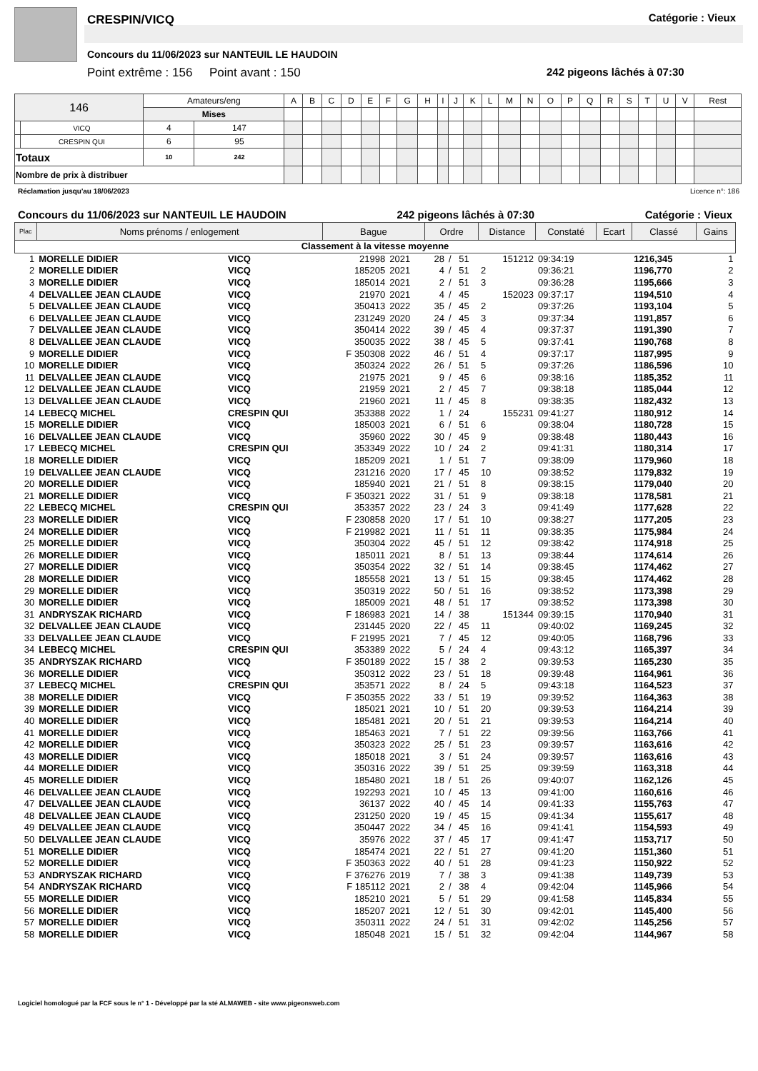CRESPIN/VICQ Catégorie : Vieux
Concours du 11/06/2023 sur NANTEUIL LE HAUDOIN
Point extrême : 156 Point avant : 150
242 pigeons lâchés à 07:30
| 146 | | Amateurs/eng | | A | B | C | D | E | F | G | H | I | J | K | L | M | N | O | P | Q | R | S | T | U | V | Rest |
| | | Mises | | | | | | | | | | | | | | | | | | | | | | | | |
| | VICQ | 4 | 147 | | | | | | | | | | | | | | | | | | | | | | | |
| | CRESPIN QUI | 6 | 95 | | | | | | | | | | | | | | | | | | | | | | | |
| Totaux | | 10 | 242 | | | | | | | | | | | | | | | | | | | | | | | |
| Nombre de prix à distribuer | | | | | | | | | | | | | | | | | | | | | | | | | | |
Réclamation jusqu'au 18/06/2023 Licence n°: 186
Concours du 11/06/2023 sur NANTEUIL LE HAUDOIN 242 pigeons lâchés à 07:30 Catégorie : Vieux
| Plac | Noms prénoms / enlogement | | Bague | | Ordre | | | Distance | Constaté | Ecart | Classé | Gains | |
| --- | --- | --- | --- | --- | --- | --- | --- | --- | --- | --- | --- | --- | --- |
| Classement à la vitesse moyenne | | | | | | | | | | | | | |
| 1 | MORELLE DIDIER | VICQ | 21998 | 2021 | 28 | / | 51 | 151212 | 09:34:19 | | 1216,345 | | 1 |
| 2 | MORELLE DIDIER | VICQ | 185205 | 2021 | 4 | / | 51 | 2 | 09:36:21 | | 1196,770 | | 2 |
| 3 | MORELLE DIDIER | VICQ | 185014 | 2021 | 2 | / | 51 | 3 | 09:36:28 | | 1195,666 | | 3 |
| 4 | DELVALLEE JEAN CLAUDE | VICQ | 21970 | 2021 | 4 | / | 45 | 152023 | 09:37:17 | | 1194,510 | | 4 |
| 5 | DELVALLEE JEAN CLAUDE | VICQ | 350413 | 2022 | 35 | / | 45 | 2 | 09:37:26 | | 1193,104 | | 5 |
| 6 | DELVALLEE JEAN CLAUDE | VICQ | 231249 | 2020 | 24 | / | 45 | 3 | 09:37:34 | | 1191,857 | | 6 |
| 7 | DELVALLEE JEAN CLAUDE | VICQ | 350414 | 2022 | 39 | / | 45 | 4 | 09:37:37 | | 1191,390 | | 7 |
| 8 | DELVALLEE JEAN CLAUDE | VICQ | 350035 | 2022 | 38 | / | 45 | 5 | 09:37:41 | | 1190,768 | | 8 |
| 9 | MORELLE DIDIER | VICQ | F 350308 | 2022 | 46 | / | 51 | 4 | 09:37:17 | | 1187,995 | | 9 |
| 10 | MORELLE DIDIER | VICQ | 350324 | 2022 | 26 | / | 51 | 5 | 09:37:26 | | 1186,596 | | 10 |
| 11 | DELVALLEE JEAN CLAUDE | VICQ | 21975 | 2021 | 9 | / | 45 | 6 | 09:38:16 | | 1185,352 | | 11 |
| 12 | DELVALLEE JEAN CLAUDE | VICQ | 21959 | 2021 | 2 | / | 45 | 7 | 09:38:18 | | 1185,044 | | 12 |
| 13 | DELVALLEE JEAN CLAUDE | VICQ | 21960 | 2021 | 11 | / | 45 | 8 | 09:38:35 | | 1182,432 | | 13 |
| 14 | LEBECQ MICHEL | CRESPIN QUI | 353388 | 2022 | 1 | / | 24 | 155231 | 09:41:27 | | 1180,912 | | 14 |
| 15 | MORELLE DIDIER | VICQ | 185003 | 2021 | 6 | / | 51 | 6 | 09:38:04 | | 1180,728 | | 15 |
| 16 | DELVALLEE JEAN CLAUDE | VICQ | 35960 | 2022 | 30 | / | 45 | 9 | 09:38:48 | | 1180,443 | | 16 |
| 17 | LEBECQ MICHEL | CRESPIN QUI | 353349 | 2022 | 10 | / | 24 | 2 | 09:41:31 | | 1180,314 | | 17 |
| 18 | MORELLE DIDIER | VICQ | 185209 | 2021 | 1 | / | 51 | 7 | 09:38:09 | | 1179,960 | | 18 |
| 19 | DELVALLEE JEAN CLAUDE | VICQ | 231216 | 2020 | 17 | / | 45 | 10 | 09:38:52 | | 1179,832 | | 19 |
| 20 | MORELLE DIDIER | VICQ | 185940 | 2021 | 21 | / | 51 | 8 | 09:38:15 | | 1179,040 | | 20 |
| 21 | MORELLE DIDIER | VICQ | F 350321 | 2022 | 31 | / | 51 | 9 | 09:38:18 | | 1178,581 | | 21 |
| 22 | LEBECQ MICHEL | CRESPIN QUI | 353357 | 2022 | 23 | / | 24 | 3 | 09:41:49 | | 1177,628 | | 22 |
| 23 | MORELLE DIDIER | VICQ | F 230858 | 2020 | 17 | / | 51 | 10 | 09:38:27 | | 1177,205 | | 23 |
| 24 | MORELLE DIDIER | VICQ | F 219982 | 2021 | 11 | / | 51 | 11 | 09:38:35 | | 1175,984 | | 24 |
| 25 | MORELLE DIDIER | VICQ | 350304 | 2022 | 45 | / | 51 | 12 | 09:38:42 | | 1174,918 | | 25 |
| 26 | MORELLE DIDIER | VICQ | 185011 | 2021 | 8 | / | 51 | 13 | 09:38:44 | | 1174,614 | | 26 |
| 27 | MORELLE DIDIER | VICQ | 350354 | 2022 | 32 | / | 51 | 14 | 09:38:45 | | 1174,462 | | 27 |
| 28 | MORELLE DIDIER | VICQ | 185558 | 2021 | 13 | / | 51 | 15 | 09:38:45 | | 1174,462 | | 28 |
| 29 | MORELLE DIDIER | VICQ | 350319 | 2022 | 50 | / | 51 | 16 | 09:38:52 | | 1173,398 | | 29 |
| 30 | MORELLE DIDIER | VICQ | 185009 | 2021 | 48 | / | 51 | 17 | 09:38:52 | | 1173,398 | | 30 |
| 31 | ANDRYSZAK RICHARD | VICQ | F 186983 | 2021 | 14 | / | 38 | 151344 | 09:39:15 | | 1170,940 | | 31 |
| 32 | DELVALLEE JEAN CLAUDE | VICQ | 231445 | 2020 | 22 | / | 45 | 11 | 09:40:02 | | 1169,245 | | 32 |
| 33 | DELVALLEE JEAN CLAUDE | VICQ | F 21995 | 2021 | 7 | / | 45 | 12 | 09:40:05 | | 1168,796 | | 33 |
| 34 | LEBECQ MICHEL | CRESPIN QUI | 353389 | 2022 | 5 | / | 24 | 4 | 09:43:12 | | 1165,397 | | 34 |
| 35 | ANDRYSZAK RICHARD | VICQ | F 350189 | 2022 | 15 | / | 38 | 2 | 09:39:53 | | 1165,230 | | 35 |
| 36 | MORELLE DIDIER | VICQ | 350312 | 2022 | 23 | / | 51 | 18 | 09:39:48 | | 1164,961 | | 36 |
| 37 | LEBECQ MICHEL | CRESPIN QUI | 353571 | 2022 | 8 | / | 24 | 5 | 09:43:18 | | 1164,523 | | 37 |
| 38 | MORELLE DIDIER | VICQ | F 350355 | 2022 | 33 | / | 51 | 19 | 09:39:52 | | 1164,363 | | 38 |
| 39 | MORELLE DIDIER | VICQ | 185021 | 2021 | 10 | / | 51 | 20 | 09:39:53 | | 1164,214 | | 39 |
| 40 | MORELLE DIDIER | VICQ | 185481 | 2021 | 20 | / | 51 | 21 | 09:39:53 | | 1164,214 | | 40 |
| 41 | MORELLE DIDIER | VICQ | 185463 | 2021 | 7 | / | 51 | 22 | 09:39:56 | | 1163,766 | | 41 |
| 42 | MORELLE DIDIER | VICQ | 350323 | 2022 | 25 | / | 51 | 23 | 09:39:57 | | 1163,616 | | 42 |
| 43 | MORELLE DIDIER | VICQ | 185018 | 2021 | 3 | / | 51 | 24 | 09:39:57 | | 1163,616 | | 43 |
| 44 | MORELLE DIDIER | VICQ | 350316 | 2022 | 39 | / | 51 | 25 | 09:39:59 | | 1163,318 | | 44 |
| 45 | MORELLE DIDIER | VICQ | 185480 | 2021 | 18 | / | 51 | 26 | 09:40:07 | | 1162,126 | | 45 |
| 46 | DELVALLEE JEAN CLAUDE | VICQ | 192293 | 2021 | 10 | / | 45 | 13 | 09:41:00 | | 1160,616 | | 46 |
| 47 | DELVALLEE JEAN CLAUDE | VICQ | 36137 | 2022 | 40 | / | 45 | 14 | 09:41:33 | | 1155,763 | | 47 |
| 48 | DELVALLEE JEAN CLAUDE | VICQ | 231250 | 2020 | 19 | / | 45 | 15 | 09:41:34 | | 1155,617 | | 48 |
| 49 | DELVALLEE JEAN CLAUDE | VICQ | 350447 | 2022 | 34 | / | 45 | 16 | 09:41:41 | | 1154,593 | | 49 |
| 50 | DELVALLEE JEAN CLAUDE | VICQ | 35976 | 2022 | 37 | / | 45 | 17 | 09:41:47 | | 1153,717 | | 50 |
| 51 | MORELLE DIDIER | VICQ | 185474 | 2021 | 22 | / | 51 | 27 | 09:41:20 | | 1151,360 | | 51 |
| 52 | MORELLE DIDIER | VICQ | F 350363 | 2022 | 40 | / | 51 | 28 | 09:41:23 | | 1150,922 | | 52 |
| 53 | ANDRYSZAK RICHARD | VICQ | F 376276 | 2019 | 7 | / | 38 | 3 | 09:41:38 | | 1149,739 | | 53 |
| 54 | ANDRYSZAK RICHARD | VICQ | F 185112 | 2021 | 2 | / | 38 | 4 | 09:42:04 | | 1145,966 | | 54 |
| 55 | MORELLE DIDIER | VICQ | 185210 | 2021 | 5 | / | 51 | 29 | 09:41:58 | | 1145,834 | | 55 |
| 56 | MORELLE DIDIER | VICQ | 185207 | 2021 | 12 | / | 51 | 30 | 09:42:01 | | 1145,400 | | 56 |
| 57 | MORELLE DIDIER | VICQ | 350311 | 2022 | 24 | / | 51 | 31 | 09:42:02 | | 1145,256 | | 57 |
| 58 | MORELLE DIDIER | VICQ | 185048 | 2021 | 15 | / | 51 | 32 | 09:42:04 | | 1144,967 | | 58 |
Logiciel homologué par la FCF sous le n° 1 - Développé par la sté ALMAWEB - site www.pigeonsweb.com